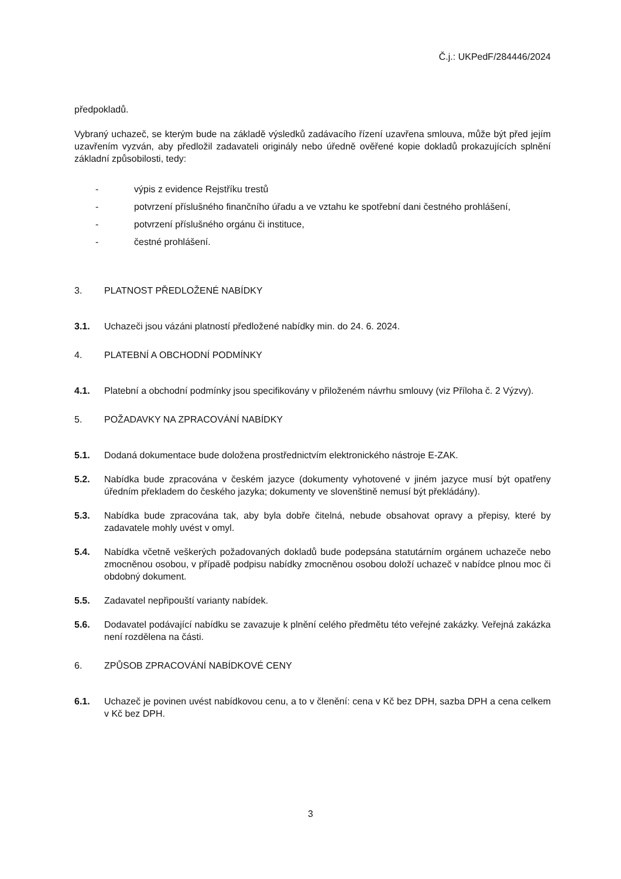Č.j.: UKPedF/284446/2024
předpokladů.
Vybraný uchazeč, se kterým bude na základě výsledků zadávacího řízení uzavřena smlouva, může být před jejím uzavřením vyzván, aby předložil zadavateli originály nebo úředně ověřené kopie dokladů prokazujících splnění základní způsobilosti, tedy:
- výpis z evidence Rejstříku trestů
- potvrzení příslušného finančního úřadu a ve vztahu ke spotřební dani čestného prohlášení,
- potvrzení příslušného orgánu či instituce,
- čestné prohlášení.
3. PLATNOST PŘEDLOŽENÉ NABÍDKY
3.1. Uchazeči jsou vázáni platností předložené nabídky min. do 24. 6. 2024.
4. PLATEBNÍ A OBCHODNÍ PODMÍNKY
4.1. Platební a obchodní podmínky jsou specifikovány v přiloženém návrhu smlouvy (viz Příloha č. 2 Výzvy).
5. POŽADAVKY NA ZPRACOVÁNÍ NABÍDKY
5.1. Dodaná dokumentace bude doložena prostřednictvím elektronického nástroje E-ZAK.
5.2. Nabídka bude zpracována v českém jazyce (dokumenty vyhotovené v jiném jazyce musí být opatřeny úředním překladem do českého jazyka; dokumenty ve slovenštině nemusí být překládány).
5.3. Nabídka bude zpracována tak, aby byla dobře čitelná, nebude obsahovat opravy a přepisy, které by zadavatele mohly uvést v omyl.
5.4. Nabídka včetně veškerých požadovaných dokladů bude podepsána statutárním orgánem uchazeče nebo zmocněnou osobou, v případě podpisu nabídky zmocněnou osobou doloží uchazeč v nabídce plnou moc či obdobný dokument.
5.5. Zadavatel nepřipouští varianty nabídek.
5.6. Dodavatel podávající nabídku se zavazuje k plnění celého předmětu této veřejné zakázky. Veřejná zakázka není rozdělena na části.
6. ZPŮSOB ZPRACOVÁNÍ NABÍDKOVÉ CENY
6.1. Uchazeč je povinen uvést nabídkovou cenu, a to v členění: cena v Kč bez DPH, sazba DPH a cena celkem v Kč bez DPH.
3